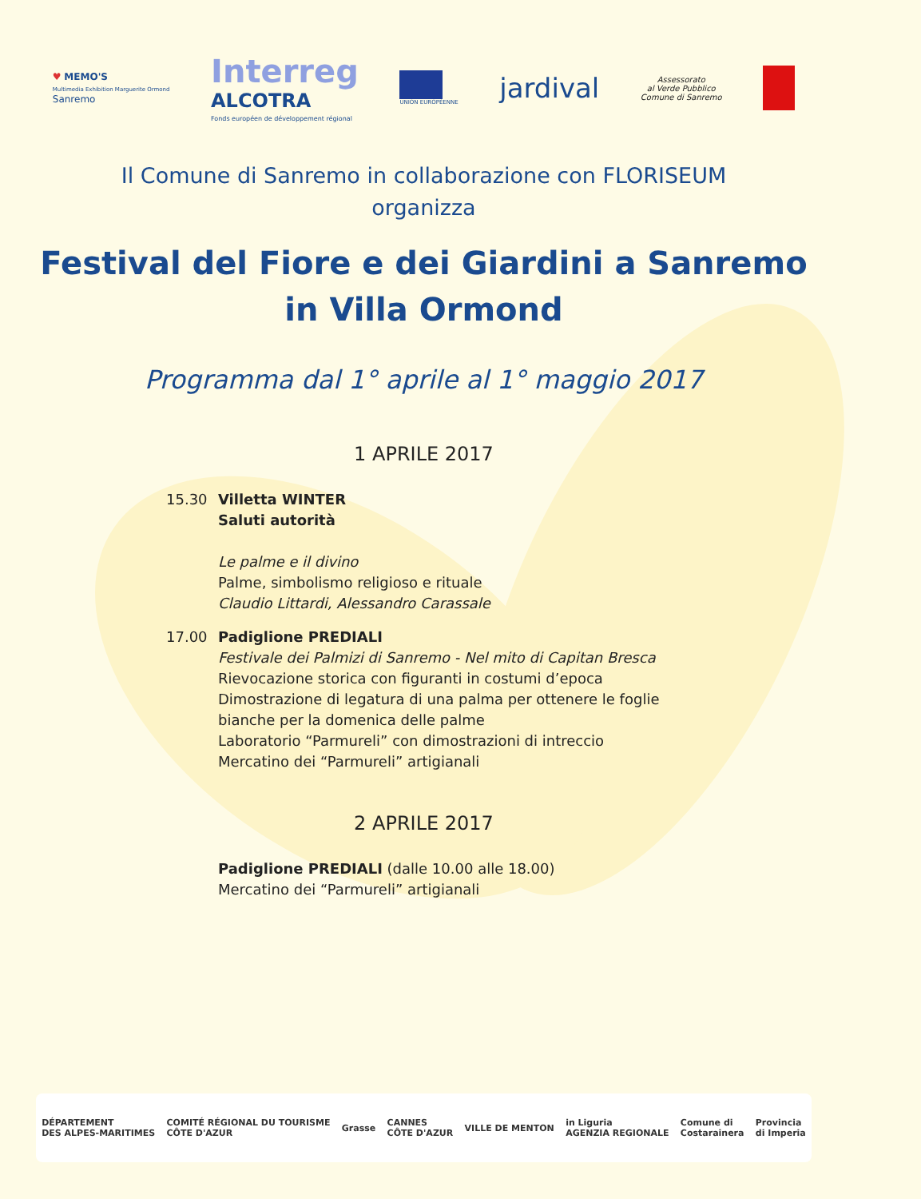♥ MEMO'S
Multimedia Exhibition Marguerite Ormond
Sanremo
Interreg
ALCOTRA
Fonds européen de développement régional
UNION EUROPÉENNE
jardival
Assessorato
al Verde Pubblico
Comune di Sanremo
Il Comune di Sanremo in collaborazione con FLORISEUM
organizza
Festival del Fiore e dei Giardini a Sanremo
in Villa Ormond
Programma dal 1° aprile al 1° maggio 2017
1 APRILE 2017
15.30 Villetta WINTER
Saluti autorità
Le palme e il divino
Palme, simbolismo religioso e rituale
Claudio Littardi, Alessandro Carassale
17.00 Padiglione PREDIALI
Festivale dei Palmizi di Sanremo - Nel mito di Capitan Bresca
Rievocazione storica con figuranti in costumi d’epoca
Dimostrazione di legatura di una palma per ottenere le foglie
bianche per la domenica delle palme
Laboratorio “Parmureli” con dimostrazioni di intreccio
Mercatino dei “Parmureli” artigianali
2 APRILE 2017
Padiglione PREDIALI (dalle 10.00 alle 18.00)
Mercatino dei “Parmureli” artigianali
DÉPARTEMENT
DES ALPES-MARITIMES
COMITÉ RÉGIONAL DU TOURISME
CÔTE D'AZUR
Grasse
CANNES
CÔTE D'AZUR
VILLE DE MENTON
in Liguria
AGENZIA REGIONALE
Comune di
Costarainera
Provincia
di Imperia